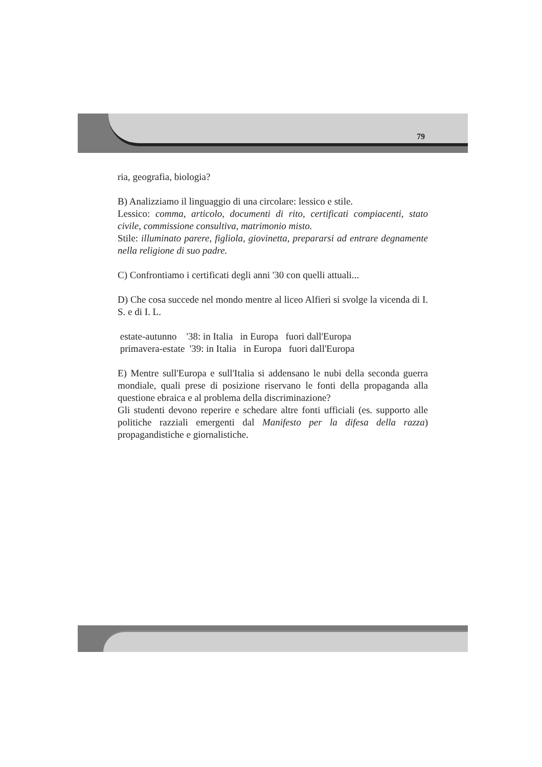79
ria, geografia, biologia?
B) Analizziamo il linguaggio di una circolare: lessico e stile.
Lessico: comma, articolo, documenti di rito, certificati compiacenti, stato civile, commissione consultiva, matrimonio misto.
Stile: illuminato parere, figliola, giovinetta, prepararsi ad entrare degnamente nella religione di suo padre.
C) Confrontiamo i certificati degli anni '30 con quelli attuali...
D) Che cosa succede nel mondo mentre al liceo Alfieri si svolge la vicenda di I. S. e di I. L.
 estate-autunno    '38: in Italia   in Europa   fuori dall'Europa
 primavera-estate  '39: in Italia   in Europa   fuori dall'Europa
E) Mentre sull'Europa e sull'Italia si addensano le nubi della seconda guerra mondiale, quali prese di posizione riservano le fonti della propaganda alla questione ebraica e al problema della discriminazione?
Gli studenti devono reperire e schedare altre fonti ufficiali (es. supporto alle politiche razziali emergenti dal Manifesto per la difesa della razza) propagandistiche e giornalistiche.